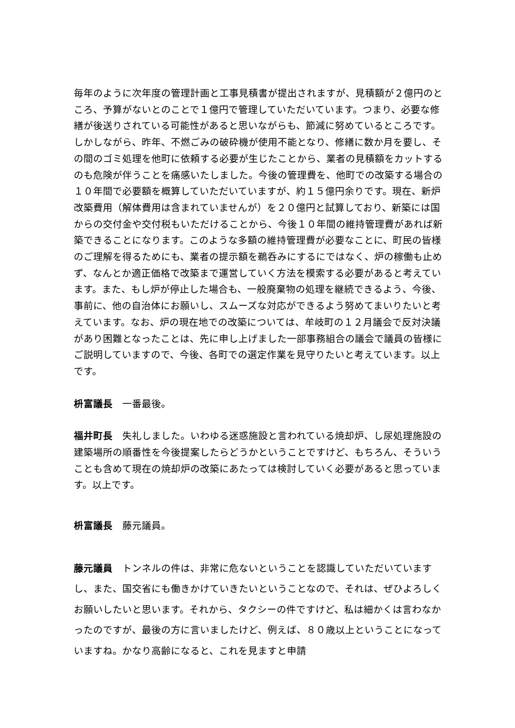毎年のように次年度の管理計画と工事見積書が提出されますが、見積額が２億円のところ、予算がないとのことで１億円で管理していただいています。つまり、必要な修繕が後送りされている可能性があると思いながらも、節減に努めているところです。しかしながら、昨年、不燃ごみの破砕機が使用不能となり、修繕に数か月を要し、その間のゴミ処理を他町に依頼する必要が生じたことから、業者の見積額をカットするのも危険が伴うことを痛感いたしました。今後の管理費を、他町での改築する場合の１０年間で必要額を概算していただいていますが、約１５億円余りです。現在、新炉改築費用（解体費用は含まれていませんが）を２０億円と試算しており、新築には国からの交付金や交付税もいただけることから、今後１０年間の維持管理費があれば新築できることになります。このような多額の維持管理費が必要なことに、町民の皆様のご理解を得るためにも、業者の提示額を鵜呑みにするにではなく、炉の稼働も止めず、なんとか適正価格で改築まで運営していく方法を模索する必要があると考えています。また、もし炉が停止した場合も、一般廃棄物の処理を継続できるよう、今後、事前に、他の自治体にお願いし、スムーズな対応ができるよう努めてまいりたいと考えています。なお、炉の現在地での改築については、牟岐町の１２月議会で反対決議があり困難となったことは、先に申し上げました一部事務組合の議会で議員の皆様にご説明していますので、今後、各町での選定作業を見守りたいと考えています。以上です。
枡富議長　一番最後。
福井町長　失礼しました。いわゆる迷惑施設と言われている焼却炉、し尿処理施設の建築場所の順番性を今後提案したらどうかということですけど、もちろん、そういうことも含めて現在の焼却炉の改築にあたっては検討していく必要があると思っています。以上です。
枡富議長　藤元議員。
藤元議員　トンネルの件は、非常に危ないということを認識していただいていますし、また、国交省にも働きかけていきたいということなので、それは、ぜひよろしくお願いしたいと思います。それから、タクシーの件ですけど、私は細かくは言わなかったのですが、最後の方に言いましたけど、例えば、８０歳以上ということになっていますね。かなり高齢になると、これを見ますと申請